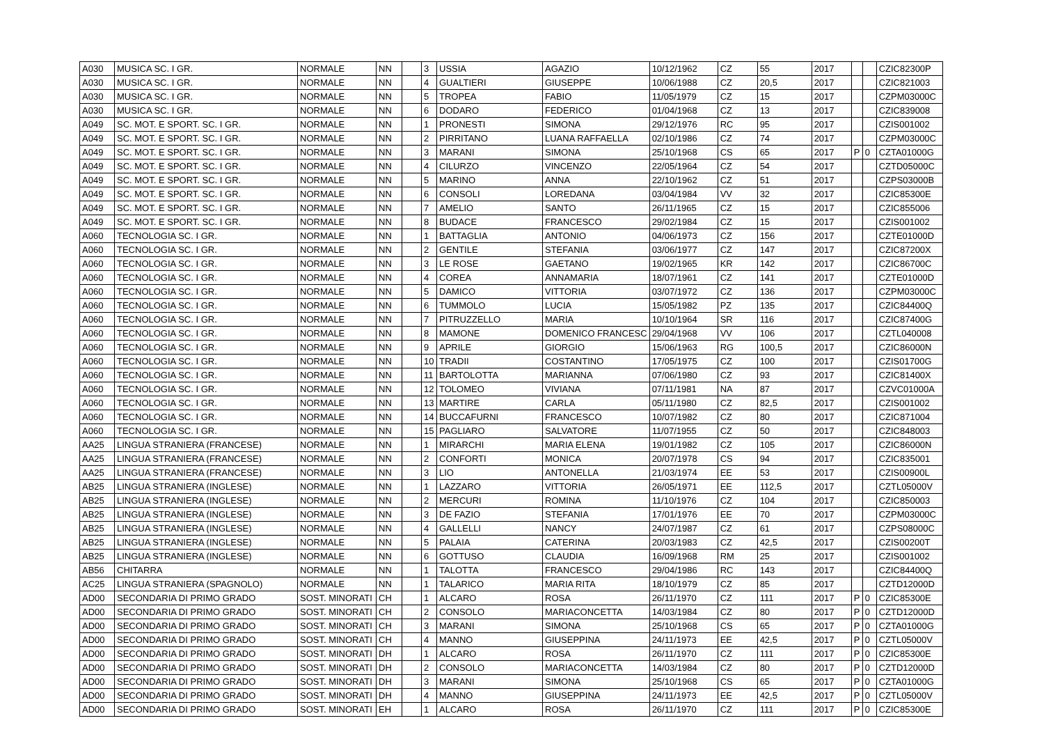| A030 | MUSICA SC. I GR. | NORMALE | NN | | 3 | USSIA | AGAZIO | 10/12/1962 | CZ | 55 | 2017 | | | CZIC82300P |
| A030 | MUSICA SC. I GR. | NORMALE | NN | | 4 | GUALTIERI | GIUSEPPE | 10/06/1988 | CZ | 20,5 | 2017 | | | CZIC821003 |
| A030 | MUSICA SC. I GR. | NORMALE | NN | | 5 | TROPEA | FABIO | 11/05/1979 | CZ | 15 | 2017 | | | CZPM03000C |
| A030 | MUSICA SC. I GR. | NORMALE | NN | | 6 | DODARO | FEDERICO | 01/04/1968 | CZ | 13 | 2017 | | | CZIC839008 |
| A049 | SC. MOT. E SPORT. SC. I GR. | NORMALE | NN | | 1 | PRONESTI | SIMONA | 29/12/1976 | RC | 95 | 2017 | | | CZIS001002 |
| A049 | SC. MOT. E SPORT. SC. I GR. | NORMALE | NN | | 2 | PIRRITANO | LUANA RAFFAELLA | 02/10/1986 | CZ | 74 | 2017 | | | CZPM03000C |
| A049 | SC. MOT. E SPORT. SC. I GR. | NORMALE | NN | | 3 | MARANI | SIMONA | 25/10/1968 | CS | 65 | 2017 | P | 0 | CZTA01000G |
| A049 | SC. MOT. E SPORT. SC. I GR. | NORMALE | NN | | 4 | CILURZO | VINCENZO | 22/05/1964 | CZ | 54 | 2017 | | | CZTD05000C |
| A049 | SC. MOT. E SPORT. SC. I GR. | NORMALE | NN | | 5 | MARINO | ANNA | 22/10/1962 | CZ | 51 | 2017 | | | CZPS03000B |
| A049 | SC. MOT. E SPORT. SC. I GR. | NORMALE | NN | | 6 | CONSOLI | LOREDANA | 03/04/1984 | VV | 32 | 2017 | | | CZIC85300E |
| A049 | SC. MOT. E SPORT. SC. I GR. | NORMALE | NN | | 7 | AMELIO | SANTO | 26/11/1965 | CZ | 15 | 2017 | | | CZIC855006 |
| A049 | SC. MOT. E SPORT. SC. I GR. | NORMALE | NN | | 8 | BUDACE | FRANCESCO | 29/02/1984 | CZ | 15 | 2017 | | | CZIS001002 |
| A060 | TECNOLOGIA SC. I GR. | NORMALE | NN | | 1 | BATTAGLIA | ANTONIO | 04/06/1973 | CZ | 156 | 2017 | | | CZTE01000D |
| A060 | TECNOLOGIA SC. I GR. | NORMALE | NN | | 2 | GENTILE | STEFANIA | 03/06/1977 | CZ | 147 | 2017 | | | CZIC87200X |
| A060 | TECNOLOGIA SC. I GR. | NORMALE | NN | | 3 | LE ROSE | GAETANO | 19/02/1965 | KR | 142 | 2017 | | | CZIC86700C |
| A060 | TECNOLOGIA SC. I GR. | NORMALE | NN | | 4 | COREA | ANNAMARIA | 18/07/1961 | CZ | 141 | 2017 | | | CZTE01000D |
| A060 | TECNOLOGIA SC. I GR. | NORMALE | NN | | 5 | DAMICO | VITTORIA | 03/07/1972 | CZ | 136 | 2017 | | | CZPM03000C |
| A060 | TECNOLOGIA SC. I GR. | NORMALE | NN | | 6 | TUMMOLO | LUCIA | 15/05/1982 | PZ | 135 | 2017 | | | CZIC84400Q |
| A060 | TECNOLOGIA SC. I GR. | NORMALE | NN | | 7 | PITRUZZELLO | MARIA | 10/10/1964 | SR | 116 | 2017 | | | CZIC87400G |
| A060 | TECNOLOGIA SC. I GR. | NORMALE | NN | | 8 | MAMONE | DOMENICO FRANCESC | 29/04/1968 | VV | 106 | 2017 | | | CZTL040008 |
| A060 | TECNOLOGIA SC. I GR. | NORMALE | NN | | 9 | APRILE | GIORGIO | 15/06/1963 | RG | 100,5 | 2017 | | | CZIC86000N |
| A060 | TECNOLOGIA SC. I GR. | NORMALE | NN | | 10 | TRADII | COSTANTINO | 17/05/1975 | CZ | 100 | 2017 | | | CZIS01700G |
| A060 | TECNOLOGIA SC. I GR. | NORMALE | NN | | 11 | BARTOLOTTA | MARIANNA | 07/06/1980 | CZ | 93 | 2017 | | | CZIC81400X |
| A060 | TECNOLOGIA SC. I GR. | NORMALE | NN | | 12 | TOLOMEO | VIVIANA | 07/11/1981 | NA | 87 | 2017 | | | CZVC01000A |
| A060 | TECNOLOGIA SC. I GR. | NORMALE | NN | | 13 | MARTIRE | CARLA | 05/11/1980 | CZ | 82,5 | 2017 | | | CZIS001002 |
| A060 | TECNOLOGIA SC. I GR. | NORMALE | NN | | 14 | BUCCAFURNI | FRANCESCO | 10/07/1982 | CZ | 80 | 2017 | | | CZIC871004 |
| A060 | TECNOLOGIA SC. I GR. | NORMALE | NN | | 15 | PAGLIARO | SALVATORE | 11/07/1955 | CZ | 50 | 2017 | | | CZIC848003 |
| AA25 | LINGUA STRANIERA (FRANCESE) | NORMALE | NN | | 1 | MIRARCHI | MARIA ELENA | 19/01/1982 | CZ | 105 | 2017 | | | CZIC86000N |
| AA25 | LINGUA STRANIERA (FRANCESE) | NORMALE | NN | | 2 | CONFORTI | MONICA | 20/07/1978 | CS | 94 | 2017 | | | CZIC835001 |
| AA25 | LINGUA STRANIERA (FRANCESE) | NORMALE | NN | | 3 | LIO | ANTONELLA | 21/03/1974 | EE | 53 | 2017 | | | CZIS00900L |
| AB25 | LINGUA STRANIERA (INGLESE) | NORMALE | NN | | 1 | LAZZARO | VITTORIA | 26/05/1971 | EE | 112,5 | 2017 | | | CZTL05000V |
| AB25 | LINGUA STRANIERA (INGLESE) | NORMALE | NN | | 2 | MERCURI | ROMINA | 11/10/1976 | CZ | 104 | 2017 | | | CZIC850003 |
| AB25 | LINGUA STRANIERA (INGLESE) | NORMALE | NN | | 3 | DE FAZIO | STEFANIA | 17/01/1976 | EE | 70 | 2017 | | | CZPM03000C |
| AB25 | LINGUA STRANIERA (INGLESE) | NORMALE | NN | | 4 | GALLELLI | NANCY | 24/07/1987 | CZ | 61 | 2017 | | | CZPS08000C |
| AB25 | LINGUA STRANIERA (INGLESE) | NORMALE | NN | | 5 | PALAIA | CATERINA | 20/03/1983 | CZ | 42,5 | 2017 | | | CZIS00200T |
| AB25 | LINGUA STRANIERA (INGLESE) | NORMALE | NN | | 6 | GOTTUSO | CLAUDIA | 16/09/1968 | RM | 25 | 2017 | | | CZIS001002 |
| AB56 | CHITARRA | NORMALE | NN | | 1 | TALOTTA | FRANCESCO | 29/04/1986 | RC | 143 | 2017 | | | CZIC84400Q |
| AC25 | LINGUA STRANIERA (SPAGNOLO) | NORMALE | NN | | 1 | TALARICO | MARIA RITA | 18/10/1979 | CZ | 85 | 2017 | | | CZTD12000D |
| AD00 | SECONDARIA DI PRIMO GRADO | SOST. MINORATI | CH | | 1 | ALCARO | ROSA | 26/11/1970 | CZ | 111 | 2017 | P | 0 | CZIC85300E |
| AD00 | SECONDARIA DI PRIMO GRADO | SOST. MINORATI | CH | | 2 | CONSOLO | MARIACONCETTA | 14/03/1984 | CZ | 80 | 2017 | P | 0 | CZTD12000D |
| AD00 | SECONDARIA DI PRIMO GRADO | SOST. MINORATI | CH | | 3 | MARANI | SIMONA | 25/10/1968 | CS | 65 | 2017 | P | 0 | CZTA01000G |
| AD00 | SECONDARIA DI PRIMO GRADO | SOST. MINORATI | CH | | 4 | MANNO | GIUSEPPINA | 24/11/1973 | EE | 42,5 | 2017 | P | 0 | CZTL05000V |
| AD00 | SECONDARIA DI PRIMO GRADO | SOST. MINORATI | DH | | 1 | ALCARO | ROSA | 26/11/1970 | CZ | 111 | 2017 | P | 0 | CZIC85300E |
| AD00 | SECONDARIA DI PRIMO GRADO | SOST. MINORATI | DH | | 2 | CONSOLO | MARIACONCETTA | 14/03/1984 | CZ | 80 | 2017 | P | 0 | CZTD12000D |
| AD00 | SECONDARIA DI PRIMO GRADO | SOST. MINORATI | DH | | 3 | MARANI | SIMONA | 25/10/1968 | CS | 65 | 2017 | P | 0 | CZTA01000G |
| AD00 | SECONDARIA DI PRIMO GRADO | SOST. MINORATI | DH | | 4 | MANNO | GIUSEPPINA | 24/11/1973 | EE | 42,5 | 2017 | P | 0 | CZTL05000V |
| AD00 | SECONDARIA DI PRIMO GRADO | SOST. MINORATI | EH | | 1 | ALCARO | ROSA | 26/11/1970 | CZ | 111 | 2017 | P | 0 | CZIC85300E |